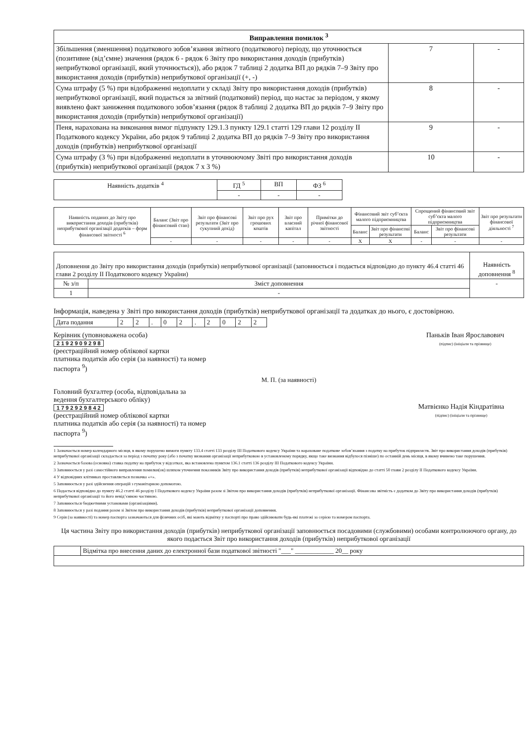| Виправлення помилок <sup>3</sup> | | |
| Збільшення (зменшення) податкового зобов’язання звітного (податкового) періоду, що уточнюється (позитивне (від’ємне) значення (рядок 6 - рядок 6 Звіту про використання доходів (прибутків) неприбуткової організації, який уточнюється)), або рядок 7 таблиці 2 додатка ВП до рядків 7–9 Звіту про використання доходів (прибутків) неприбуткової організації (+, -) | 7 | - |
| Сума штрафу (5 %) при відображенні недоплати у складі Звіту про використання доходів (прибутків) неприбуткової організації, який подається за звітний (податковий) період, що настає за періодом, у якому виявлено факт заниження податкового зобов’язання (рядок 8 таблиці 2 додатка ВП до рядків 7–9 Звіту про використання доходів (прибутків) неприбуткової організації) | 8 | - |
| Пеня, нарахована на виконання вимог підпункту 129.1.3 пункту 129.1 статті 129 глави 12 розділу II Податкового кодексу України, або рядок 9 таблиці 2 додатка ВП до рядків 7–9 Звіту про використання доходів (прибутків) неприбуткової організації | 9 | - |
| Сума штрафу (3 %) при відображенні недоплати в уточнюючому Звіті про використання доходів (прибутків) неприбуткової організації (рядок 7 х 3 %) | 10 | - |
| Наявність додатків <sup>4</sup> | ГД <sup>5</sup> | ВП | ФЗ <sup>6</sup> |
| | - | - | - |
| Наявність поданих до Звіту про використання доходів (прибутків) неприбуткової організації додатків – форм фінансової звітності <sup>6</sup> | Баланс (Звіт про фінансовий стан) | Звіт про фінансові результати (Звіт про сукупний дохід) | Звіт про рух грошових коштів | Звіт про власний капітал | Примітки до річної фінансової звітності | Фінансовий звіт суб’єкта малого підприємництва | | Спрощений фінансовий звіт суб’єкта малого підприємництва | | Звіт про результати фінансової діяльності <sup>7</sup> |
| --- | --- | --- | --- | --- | --- | --- | --- | --- | --- | --- |
| | | | | | | Баланс | Звіт про фінансові результати | Баланс | Звіт про фінансові результати | |
| | - | - | - | - | - | X | X | - | - | - |
| Доповнення до Звіту про використання доходів (прибутків) неприбуткової організації (заповнюється і подається відповідно до пункту 46.4 статті 46 глави 2 розділу II Податкового кодексу України) | | Наявність доповнення <sup>8</sup> |
| № з/п | Зміст доповнення | - |
| 1 | - | |
Інформація, наведена у Звіті про використання доходів (прибутків) неприбуткової організації та додатках до нього, є достовірною.
| Дата подання | 2 | 2 | . | 0 | 2 | . | 2 | 0 | 2 | 2 |
Керівник (уповноважена особа)
2 1 9 2 9 0 9 2 9 8
(реєстраційний номер облікової картки
платника податків або серія (за наявності) та номер
паспорта <sup>9</sup>)
Паньків Іван Ярославович
(підпис) (ініціали та прізвище)
М. П. (за наявності)
Головний бухгалтер (особа, відповідальна за
ведення бухгалтерського обліку)
1 7 9 2 9 2 9 8 4 2
(реєстраційний номер облікової картки
платника податків або серія (за наявності) та номер
паспорта <sup>9</sup>)
Матвієнко Надія Кіндратівна
(підпис) (ініціали та прізвище)
1 Зазначається номер календарного місяця, в якому порушено вимоги пункту 133.4 статті 133 розділу III Податкового кодексу України та нараховане податкове зобов’язання з податку на прибуток підприємств. Звіт про використання доходів (прибутків) неприбуткової організації складається за період з початку року (або з початку визнання організації неприбутковою в установленому порядку, якщо таке визнання відбулося пізніше) по останній день місяця, в якому вчинено таке порушення.
2 Зазначається базова (основна) ставка податку на прибуток у відсотках, яка встановлена пунктом 136.1 статті 136 розділу III Податкового кодексу України.
3 Заповнюється у разі самостійного виправлення помилки(ок) шляхом уточнення показників Звіту про використання доходів (прибутків) неприбуткової організації відповідно до статті 50 глави 2 розділу II Податкового кодексу України.
4 У відповідних клітинках проставляється позначка «+».
5 Заповнюється у разі здійснення операцій з гуманітарною допомогою.
6 Подається відповідно до пункту 46.2 статті 46 розділу I Податкового кодексу України разом зі Звітом про використання доходів (прибутків) неприбуткової організації. Фінансова звітність є додатком до Звіту про використання доходів (прибутків) неприбуткової організації та його невід’ємною частиною.
7 Заповнюється бюджетними установами (організаціями).
8 Заповнюється у разі подання разом зі Звітом про використання доходів (прибутків) неприбуткової організації доповнення.
9 Серія (за наявності) та номер паспорта зазначаються для фізичних осіб, які мають відмітку у паспорті про право здійснювати будь-які платежі за серією та номером паспорта.
Ця частина Звіту про використання доходів (прибутків) неприбуткової організації заповнюється посадовими (службовими) особами контролюючого органу, до якого подається Звіт про використання доходів (прибутків) неприбуткової організації
| | Відмітка про внесення даних до електронної бази податкової звітності "___" ____________ 20__ року |